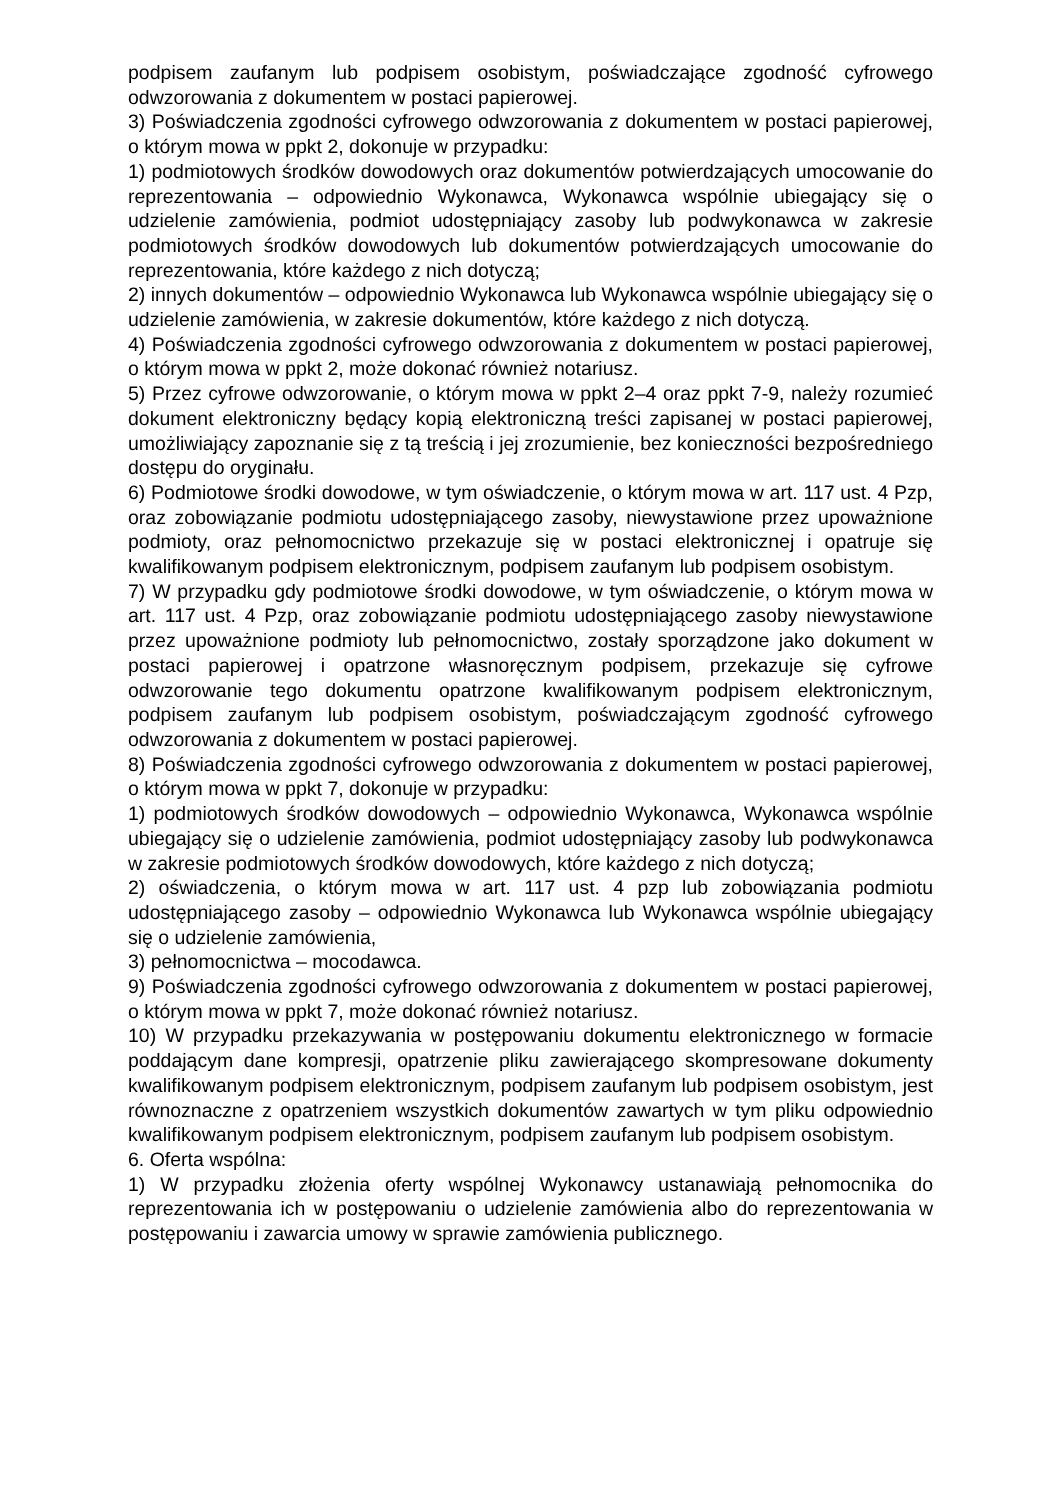podpisem zaufanym lub podpisem osobistym, poświadczające zgodność cyfrowego odwzorowania z dokumentem w postaci papierowej.
3) Poświadczenia zgodności cyfrowego odwzorowania z dokumentem w postaci papierowej, o którym mowa w ppkt 2, dokonuje w przypadku:
1) podmiotowych środków dowodowych oraz dokumentów potwierdzających umocowanie do reprezentowania – odpowiednio Wykonawca, Wykonawca wspólnie ubiegający się o udzielenie zamówienia, podmiot udostępniający zasoby lub podwykonawca w zakresie podmiotowych środków dowodowych lub dokumentów potwierdzających umocowanie do reprezentowania, które każdego z nich dotyczą;
2) innych dokumentów – odpowiednio Wykonawca lub Wykonawca wspólnie ubiegający się o udzielenie zamówienia, w zakresie dokumentów, które każdego z nich dotyczą.
4) Poświadczenia zgodności cyfrowego odwzorowania z dokumentem w postaci papierowej, o którym mowa w ppkt 2, może dokonać również notariusz.
5) Przez cyfrowe odwzorowanie, o którym mowa w ppkt 2–4 oraz ppkt 7-9, należy rozumieć dokument elektroniczny będący kopią elektroniczną treści zapisanej w postaci papierowej, umożliwiający zapoznanie się z tą treścią i jej zrozumienie, bez konieczności bezpośredniego dostępu do oryginału.
6) Podmiotowe środki dowodowe, w tym oświadczenie, o którym mowa w art. 117 ust. 4 Pzp, oraz zobowiązanie podmiotu udostępniającego zasoby, niewystawione przez upoważnione podmioty, oraz pełnomocnictwo przekazuje się w postaci elektronicznej i opatruje się kwalifikowanym podpisem elektronicznym, podpisem zaufanym lub podpisem osobistym.
7) W przypadku gdy podmiotowe środki dowodowe, w tym oświadczenie, o którym mowa w art. 117 ust. 4 Pzp, oraz zobowiązanie podmiotu udostępniającego zasoby niewystawione przez upoważnione podmioty lub pełnomocnictwo, zostały sporządzone jako dokument w postaci papierowej i opatrzone własnoręcznym podpisem, przekazuje się cyfrowe odwzorowanie tego dokumentu opatrzone kwalifikowanym podpisem elektronicznym, podpisem zaufanym lub podpisem osobistym, poświadczającym zgodność cyfrowego odwzorowania z dokumentem w postaci papierowej.
8) Poświadczenia zgodności cyfrowego odwzorowania z dokumentem w postaci papierowej, o którym mowa w ppkt 7, dokonuje w przypadku:
1) podmiotowych środków dowodowych – odpowiednio Wykonawca, Wykonawca wspólnie ubiegający się o udzielenie zamówienia, podmiot udostępniający zasoby lub podwykonawca w zakresie podmiotowych środków dowodowych, które każdego z nich dotyczą;
2) oświadczenia, o którym mowa w art. 117 ust. 4 pzp lub zobowiązania podmiotu udostępniającego zasoby – odpowiednio Wykonawca lub Wykonawca wspólnie ubiegający się o udzielenie zamówienia,
3) pełnomocnictwa – mocodawca.
9) Poświadczenia zgodności cyfrowego odwzorowania z dokumentem w postaci papierowej, o którym mowa w ppkt 7, może dokonać również notariusz.
10) W przypadku przekazywania w postępowaniu dokumentu elektronicznego w formacie poddającym dane kompresji, opatrzenie pliku zawierającego skompresowane dokumenty kwalifikowanym podpisem elektronicznym, podpisem zaufanym lub podpisem osobistym, jest równoznaczne z opatrzeniem wszystkich dokumentów zawartych w tym pliku odpowiednio kwalifikowanym podpisem elektronicznym, podpisem zaufanym lub podpisem osobistym.
6. Oferta wspólna:
1) W przypadku złożenia oferty wspólnej Wykonawcy ustanawiają pełnomocnika do reprezentowania ich w postępowaniu o udzielenie zamówienia albo do reprezentowania w postępowaniu i zawarcia umowy w sprawie zamówienia publicznego.